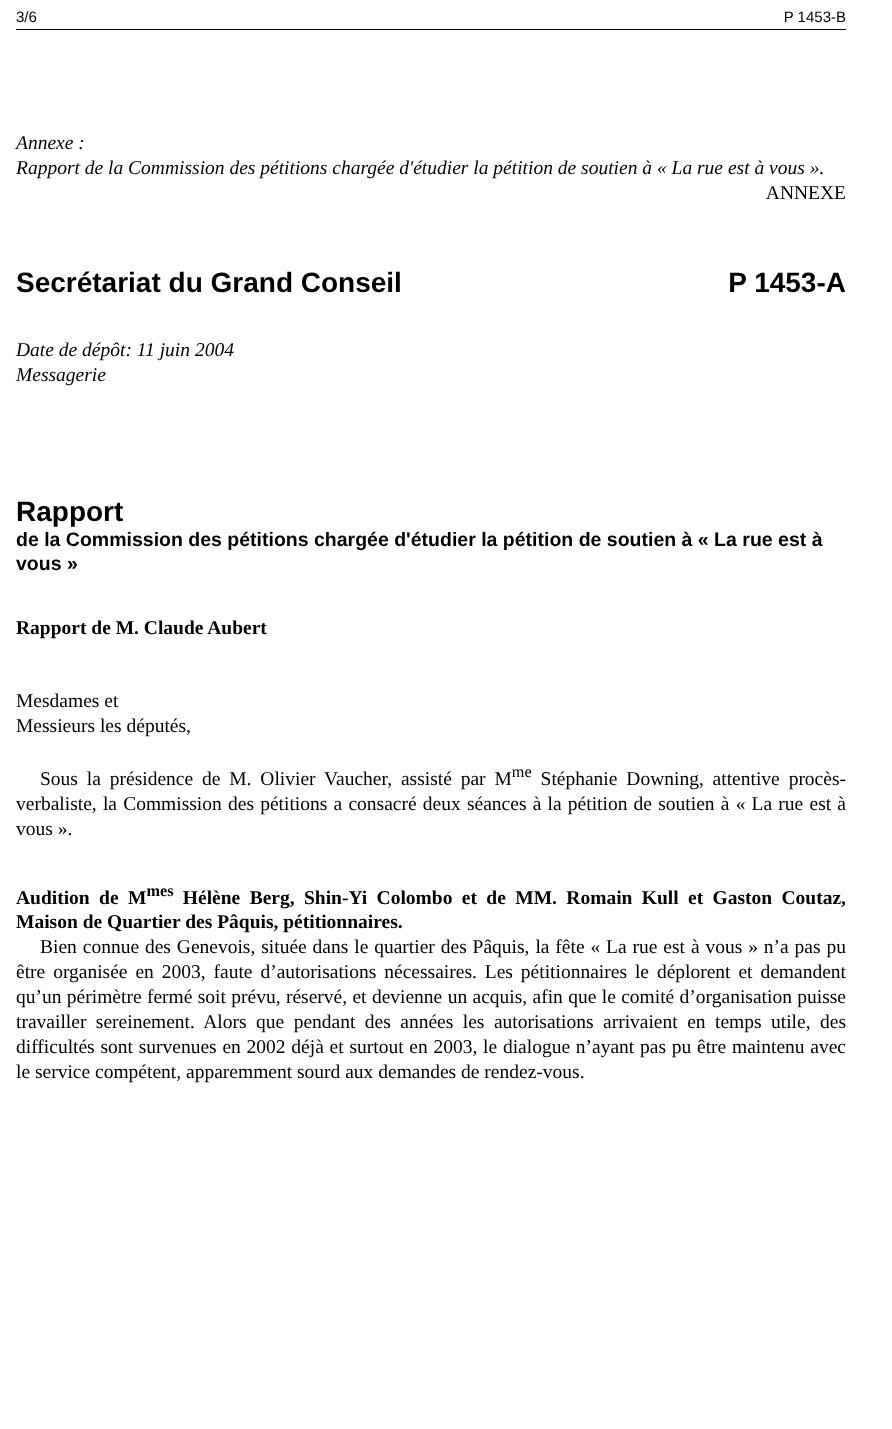3/6 P 1453-B
Annexe :
Rapport de la Commission des pétitions chargée d'étudier la pétition de soutien à « La rue est à vous ».
ANNEXE
Secrétariat du Grand Conseil P 1453-A
Date de dépôt: 11 juin 2004
Messagerie
Rapport
de la Commission des pétitions chargée d'étudier la pétition de soutien à « La rue est à vous »
Rapport de M. Claude Aubert
Mesdames et
Messieurs les députés,
Sous la présidence de M. Olivier Vaucher, assisté par M<sup>me</sup> Stéphanie Downing, attentive procès-verbaliste, la Commission des pétitions a consacré deux séances à la pétition de soutien à « La rue est à vous ».
Audition de M<sup>mes</sup> Hélène Berg, Shin-Yi Colombo et de MM. Romain Kull et Gaston Coutaz, Maison de Quartier des Pâquis, pétitionnaires.
Bien connue des Genevois, située dans le quartier des Pâquis, la fête « La rue est à vous » n’a pas pu être organisée en 2003, faute d’autorisations nécessaires. Les pétitionnaires le déplorent et demandent qu’un périmètre fermé soit prévu, réservé, et devienne un acquis, afin que le comité d’organisation puisse travailler sereinement. Alors que pendant des années les autorisations arrivaient en temps utile, des difficultés sont survenues en 2002 déjà et surtout en 2003, le dialogue n’ayant pas pu être maintenu avec le service compétent, apparemment sourd aux demandes de rendez-vous.